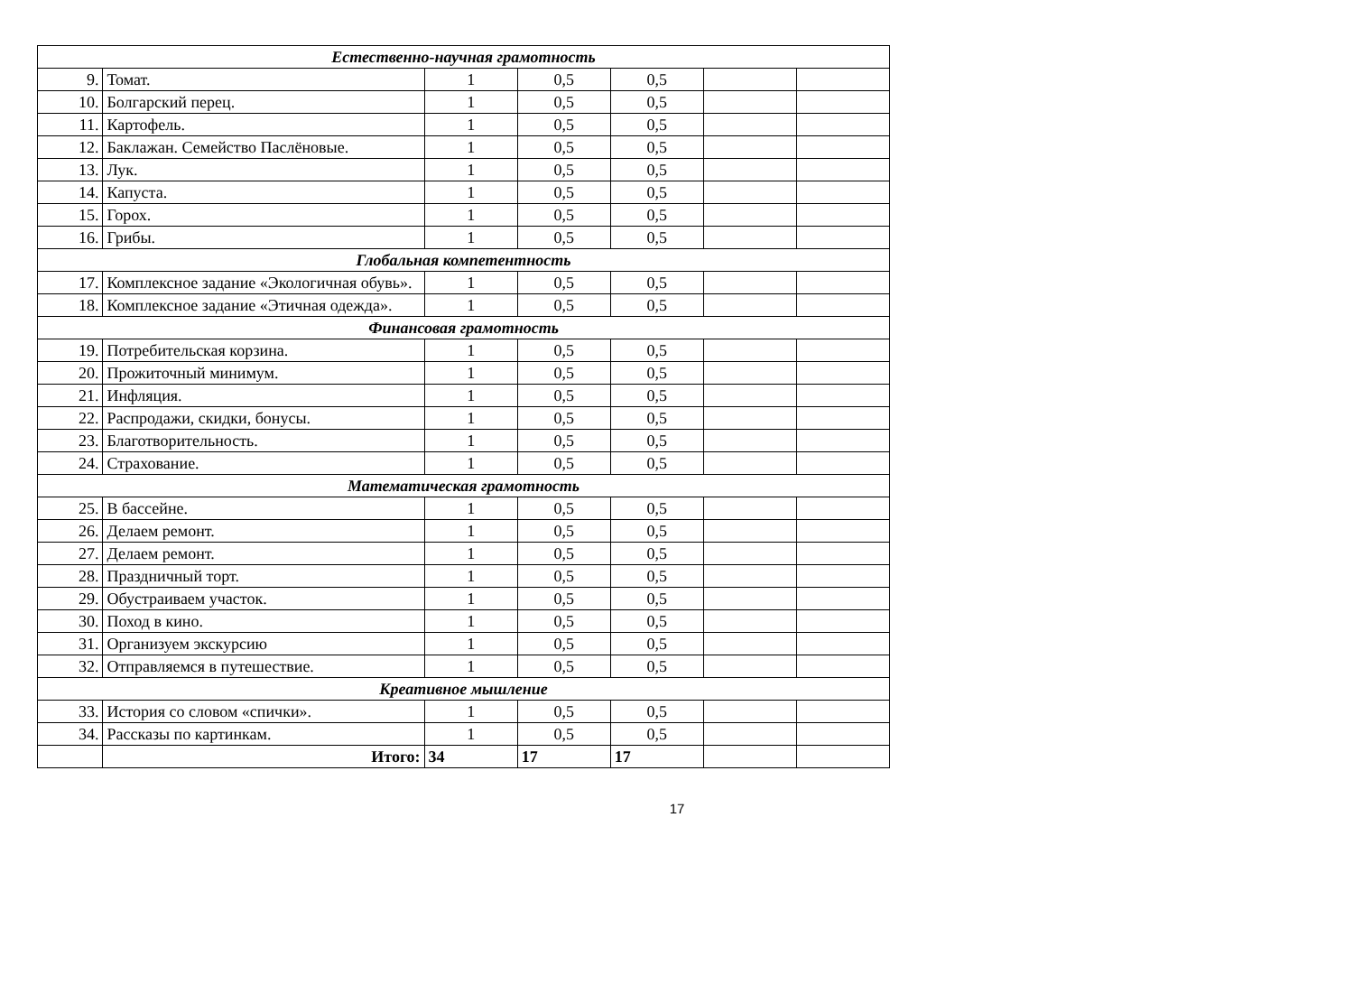| Естественно-научная грамотность | | | | | | |
| 9. | Томат. | 1 | 0,5 | 0,5 | | |
| 10. | Болгарский перец. | 1 | 0,5 | 0,5 | | |
| 11. | Картофель. | 1 | 0,5 | 0,5 | | |
| 12. | Баклажан. Семейство Паслёновые. | 1 | 0,5 | 0,5 | | |
| 13. | Лук. | 1 | 0,5 | 0,5 | | |
| 14. | Капуста. | 1 | 0,5 | 0,5 | | |
| 15. | Горох. | 1 | 0,5 | 0,5 | | |
| 16. | Грибы. | 1 | 0,5 | 0,5 | | |
| Глобальная компетентность | | | | | | |
| 17. | Комплексное задание «Экологичная обувь». | 1 | 0,5 | 0,5 | | |
| 18. | Комплексное задание «Этичная одежда». | 1 | 0,5 | 0,5 | | |
| Финансовая грамотность | | | | | | |
| 19. | Потребительская корзина. | 1 | 0,5 | 0,5 | | |
| 20. | Прожиточный минимум. | 1 | 0,5 | 0,5 | | |
| 21. | Инфляция. | 1 | 0,5 | 0,5 | | |
| 22. | Распродажи, скидки, бонусы. | 1 | 0,5 | 0,5 | | |
| 23. | Благотворительность. | 1 | 0,5 | 0,5 | | |
| 24. | Страхование. | 1 | 0,5 | 0,5 | | |
| Математическая грамотность | | | | | | |
| 25. | В бассейне. | 1 | 0,5 | 0,5 | | |
| 26. | Делаем ремонт. | 1 | 0,5 | 0,5 | | |
| 27. | Делаем ремонт. | 1 | 0,5 | 0,5 | | |
| 28. | Праздничный торт. | 1 | 0,5 | 0,5 | | |
| 29. | Обустраиваем участок. | 1 | 0,5 | 0,5 | | |
| 30. | Поход в кино. | 1 | 0,5 | 0,5 | | |
| 31. | Организуем экскурсию | 1 | 0,5 | 0,5 | | |
| 32. | Отправляемся в путешествие. | 1 | 0,5 | 0,5 | | |
| Креативное мышление | | | | | | |
| 33. | История со словом «спички». | 1 | 0,5 | 0,5 | | |
| 34. | Рассказы по картинкам. | 1 | 0,5 | 0,5 | | |
| | Итого: | 34 | 17 | 17 | | |
17